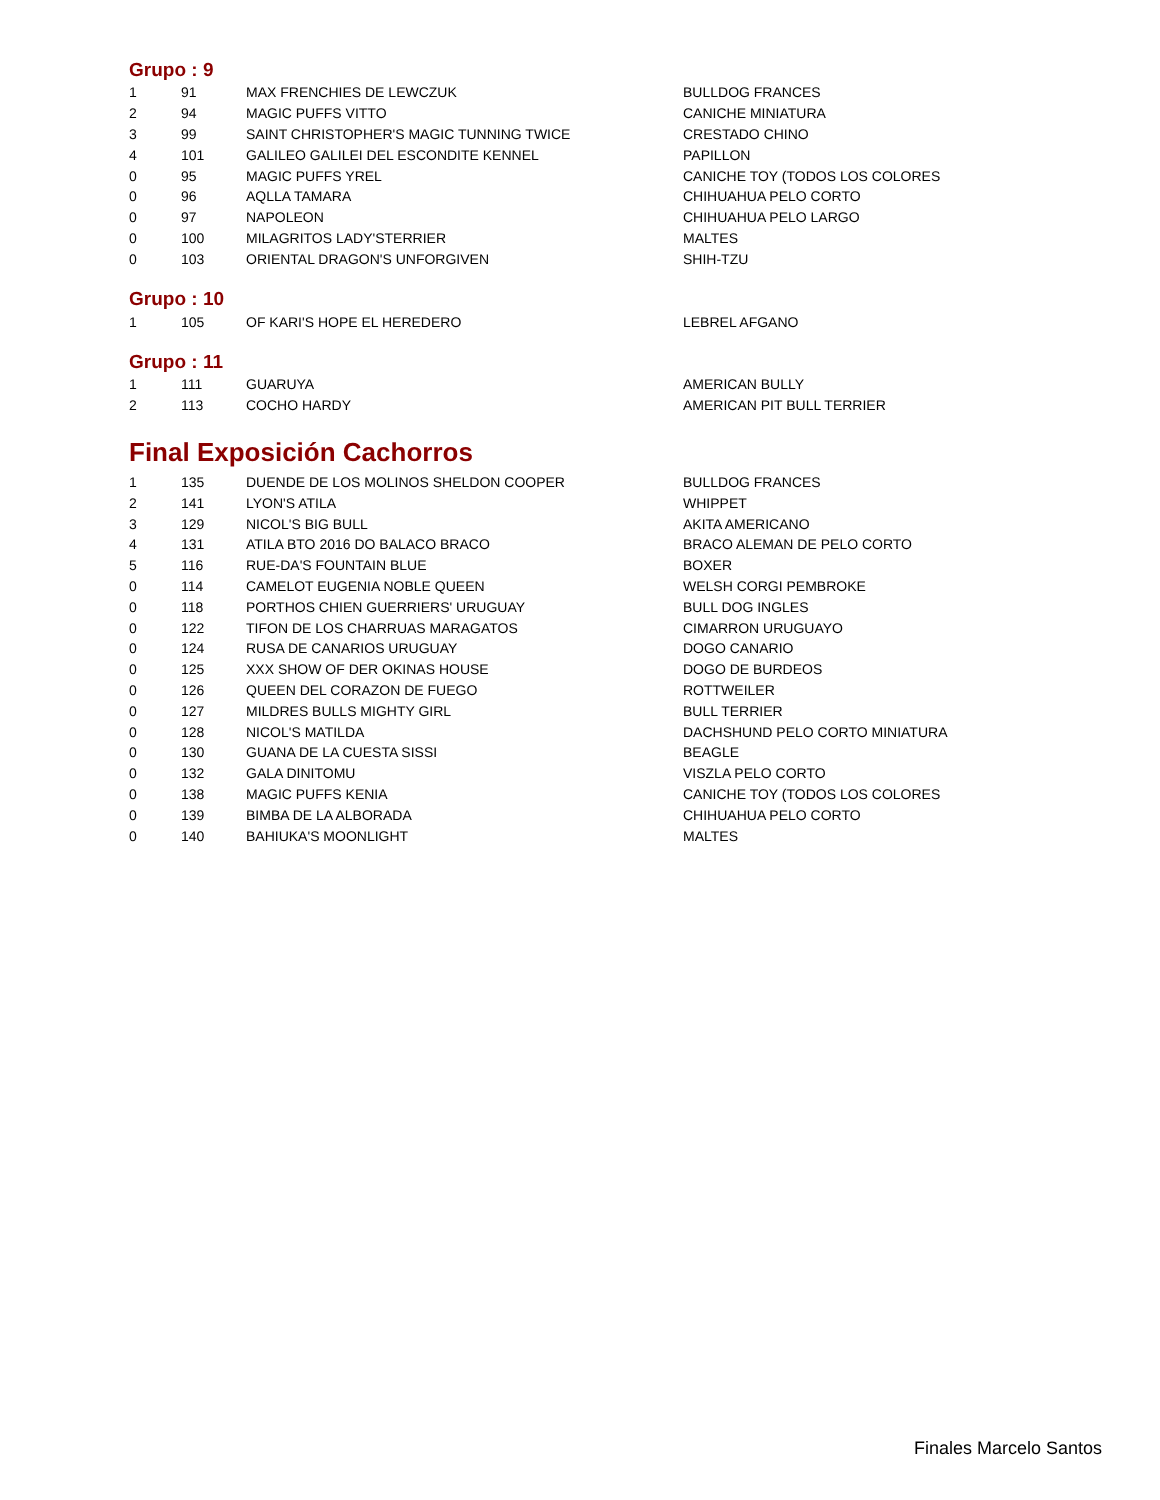Grupo : 9
| 1 | 91 | MAX FRENCHIES DE LEWCZUK | BULLDOG FRANCES |
| 2 | 94 | MAGIC PUFFS VITTO | CANICHE MINIATURA |
| 3 | 99 | SAINT CHRISTOPHER'S MAGIC TUNNING TWICE | CRESTADO CHINO |
| 4 | 101 | GALILEO GALILEI DEL ESCONDITE KENNEL | PAPILLON |
| 0 | 95 | MAGIC PUFFS YREL | CANICHE TOY (TODOS LOS COLORES |
| 0 | 96 | AQLLA TAMARA | CHIHUAHUA PELO CORTO |
| 0 | 97 | NAPOLEON | CHIHUAHUA PELO LARGO |
| 0 | 100 | MILAGRITOS LADY'STERRIER | MALTES |
| 0 | 103 | ORIENTAL DRAGON'S UNFORGIVEN | SHIH-TZU |
Grupo : 10
| 1 | 105 | OF KARI'S HOPE EL HEREDERO | LEBREL AFGANO |
Grupo : 11
| 1 | 111 | GUARUYA | AMERICAN BULLY |
| 2 | 113 | COCHO HARDY | AMERICAN PIT BULL TERRIER |
Final Exposición Cachorros
| 1 | 135 | DUENDE DE LOS MOLINOS SHELDON COOPER | BULLDOG FRANCES |
| 2 | 141 | LYON'S ATILA | WHIPPET |
| 3 | 129 | NICOL'S BIG BULL | AKITA AMERICANO |
| 4 | 131 | ATILA BTO 2016 DO BALACO BRACO | BRACO ALEMAN DE PELO CORTO |
| 5 | 116 | RUE-DA'S FOUNTAIN BLUE | BOXER |
| 0 | 114 | CAMELOT EUGENIA NOBLE QUEEN | WELSH CORGI PEMBROKE |
| 0 | 118 | PORTHOS CHIEN GUERRIERS' URUGUAY | BULL DOG INGLES |
| 0 | 122 | TIFON DE LOS CHARRUAS MARAGATOS | CIMARRON URUGUAYO |
| 0 | 124 | RUSA DE CANARIOS URUGUAY | DOGO CANARIO |
| 0 | 125 | XXX SHOW OF DER OKINAS HOUSE | DOGO DE BURDEOS |
| 0 | 126 | QUEEN DEL CORAZON DE FUEGO | ROTTWEILER |
| 0 | 127 | MILDRES BULLS MIGHTY GIRL | BULL TERRIER |
| 0 | 128 | NICOL'S MATILDA | DACHSHUND PELO CORTO MINIATURA |
| 0 | 130 | GUANA DE LA CUESTA SISSI | BEAGLE |
| 0 | 132 | GALA DINITOMU | VISZLA PELO CORTO |
| 0 | 138 | MAGIC PUFFS KENIA | CANICHE TOY (TODOS LOS COLORES |
| 0 | 139 | BIMBA DE LA ALBORADA | CHIHUAHUA PELO CORTO |
| 0 | 140 | BAHIUKA'S MOONLIGHT | MALTES |
Finales Marcelo Santos